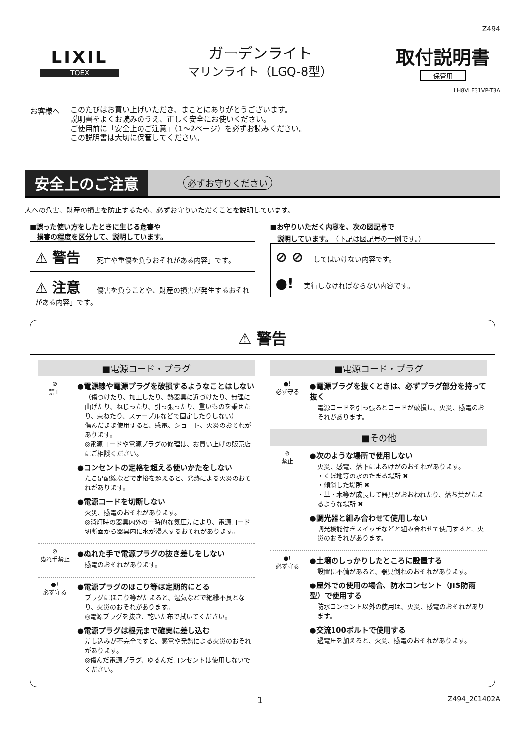Z494
LIXIL
TOEX
ガーデンライト
マリンライト（LGQ-8型）
取付説明書
保管用
LH8VLE31VP-T3A
お客様へ
このたびはお買い上げいただき、まことにありがとうございます。
説明書をよくお読みのうえ、正しく安全にお使いください。
ご使用前に「安全上のご注意」（1〜2ページ）を必ずお読みください。
この説明書は大切に保管してください。
安全上のご注意
必ずお守りください
人への危害、財産の損害を防止するため、必ずお守りいただくことを説明しています。
■誤った使い方をしたときに生じる危害や
　損害の程度を区分して、説明しています。
⚠ 警告 「死亡や重傷を負うおそれがある内容」です。
⚠ 注意 「傷害を負うことや、財産の損害が発生するおそれがある内容」です。
■お守りいただく内容を、次の図記号で
　説明しています。（下記は図記号の一例です。）
⊘ ⊘ してはいけない内容です。
●! 実行しなければならない内容です。
⚠ 警告
■電源コード・プラグ
⊘
禁止
●電源線や電源プラグを破損するようなことはしない
（傷つけたり、加工したり、熱器具に近づけたり、無理に曲げたり、ねじったり、引っ張ったり、重いものを乗せたり、束ねたり、ステープルなどで固定したりしない）
傷んだまま使用すると、感電、ショート、火災のおそれがあります。
◎電源コードや電源プラグの修理は、お買い上げの販売店にご相談ください。
●コンセントの定格を超える使いかたをしない
たこ足配線などで定格を超えると、発熱による火災のおそれがあります。
●電源コードを切断しない
火災、感電のおそれがあります。
◎消灯時の器具内外の一時的な気圧差により、電源コード切断面から器具内に水が浸入するおそれがあります。
⊘
ぬれ手禁止
●ぬれた手で電源プラグの抜き差しをしない
感電のおそれがあります。
●!
必ず守る
●電源プラグのほこり等は定期的にとる
プラグにほこり等がたまると、湿気などで絶縁不良となり、火災のおそれがあります。
◎電源プラグを抜き、乾いた布で拭いてください。
●電源プラグは根元まで確実に差し込む
差し込みが不完全ですと、感電や発熱による火災のおそれがあります。
◎傷んだ電源プラグ、ゆるんだコンセントは使用しないでください。
■電源コード・プラグ
●!
必ず守る
●電源プラグを抜くときは、必ずプラグ部分を持って抜く
電源コードを引っ張るとコードが破損し、火災、感電のおそれがあります。
■その他
⊘
禁止
●次のような場所で使用しない
火災、感電、落下によるけがのおそれがあります。
・くぼ地等の水のたまる場所 ✖
・傾斜した場所 ✖
・草・木等が成長して器具がおおわれたり、落ち葉がたまるような場所 ✖
●調光器と組み合わせて使用しない
調光機能付きスイッチなどと組み合わせて使用すると、火災のおそれがあります。
●!
必ず守る
●土壌のしっかりしたところに設置する
設置に不備があると、器具倒れのおそれがあります。
●屋外での使用の場合、防水コンセント（JIS防雨型）で使用する
防水コンセント以外の使用は、火災、感電のおそれがあります。
●交流100ボルトで使用する
過電圧を加えると、火災、感電のおそれがあります。
1 Z494_201402A